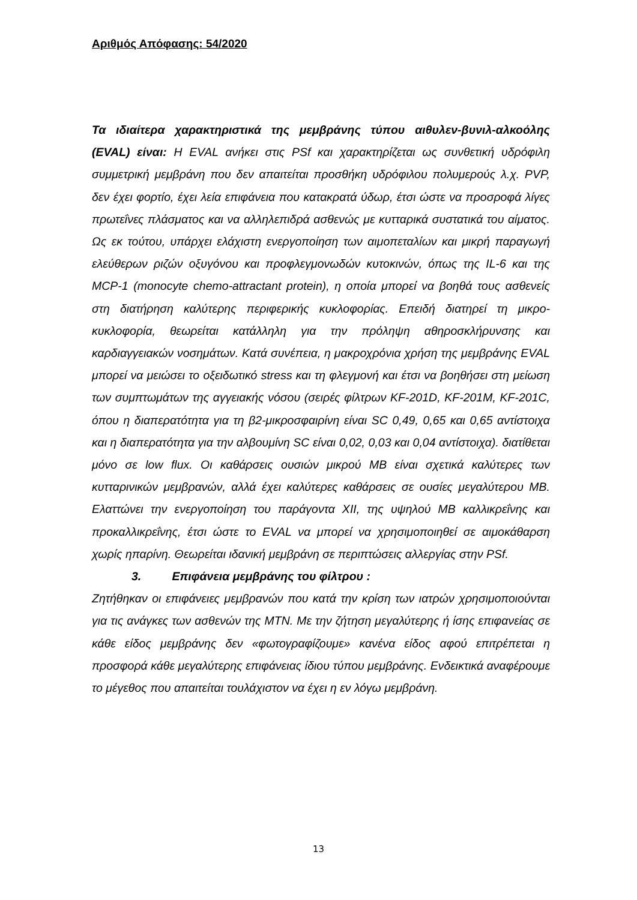Αριθμός Απόφασης: 54/2020
Τα ιδιαίτερα χαρακτηριστικά της μεμβράνης τύπου αιθυλεν-βυνιλ-αλκοόλης (EVAL) είναι: Η EVAL ανήκει στις PSf και χαρακτηρίζεται ως συνθετική υδρόφιλη συμμετρική μεμβράνη που δεν απαιτείται προσθήκη υδρόφιλου πολυμερούς λ.χ. PVP, δεν έχει φορτίο, έχει λεία επιφάνεια που κατακρατά ύδωρ, έτσι ώστε να προσροφά λίγες πρωτεΐνες πλάσματος και να αλληλεπιδρά ασθενώς με κυτταρικά συστατικά του αίματος. Ως εκ τούτου, υπάρχει ελάχιστη ενεργοποίηση των αιμοπεταλίων και μικρή παραγωγή ελεύθερων ριζών οξυγόνου και προφλεγμονωδών κυτοκινών, όπως της IL-6 και της MCP-1 (monocyte chemo-attractant protein), η οποία μπορεί να βοηθά τους ασθενείς στη διατήρηση καλύτερης περιφερικής κυκλοφορίας. Επειδή διατηρεί τη μικρο-κυκλοφορία, θεωρείται κατάλληλη για την πρόληψη αθηροσκλήρυνσης και καρδιαγγειακών νοσημάτων. Κατά συνέπεια, η μακροχρόνια χρήση της μεμβράνης EVAL μπορεί να μειώσει το οξειδωτικό stress και τη φλεγμονή και έτσι να βοηθήσει στη μείωση των συμπτωμάτων της αγγειακής νόσου (σειρές φίλτρων KF-201D, KF-201M, KF-201C, όπου η διαπερατότητα για τη β2-μικροσφαιρίνη είναι SC 0,49, 0,65 και 0,65 αντίστοιχα και η διαπερατότητα για την αλβουμίνη SC είναι 0,02, 0,03 και 0,04 αντίστοιχα). διατίθεται μόνο σε low flux. Οι καθάρσεις ουσιών μικρού MB είναι σχετικά καλύτερες των κυτταρινικών μεμβρανών, αλλά έχει καλύτερες καθάρσεις σε ουσίες μεγαλύτερου MB. Ελαττώνει την ενεργοποίηση του παράγοντα XII, της υψηλού MB καλλικρεΐνης και προκαλλικρεΐνης, έτσι ώστε το EVAL να μπορεί να χρησιμοποιηθεί σε αιμοκάθαρση χωρίς ηπαρίνη. Θεωρείται ιδανική μεμβράνη σε περιπτώσεις αλλεργίας στην PSf.
3. Επιφάνεια μεμβράνης του φίλτρου :
Ζητήθηκαν οι επιφάνειες μεμβρανών που κατά την κρίση των ιατρών χρησιμοποιούνται για τις ανάγκες των ασθενών της ΜΤΝ. Με την ζήτηση μεγαλύτερης ή ίσης επιφανείας σε κάθε είδος μεμβράνης δεν «φωτογραφίζουμε» κανένα είδος αφού επιτρέπεται η προσφορά κάθε μεγαλύτερης επιφάνειας ίδιου τύπου μεμβράνης. Ενδεικτικά αναφέρουμε το μέγεθος που απαιτείται τουλάχιστον να έχει η εν λόγω μεμβράνη.
13